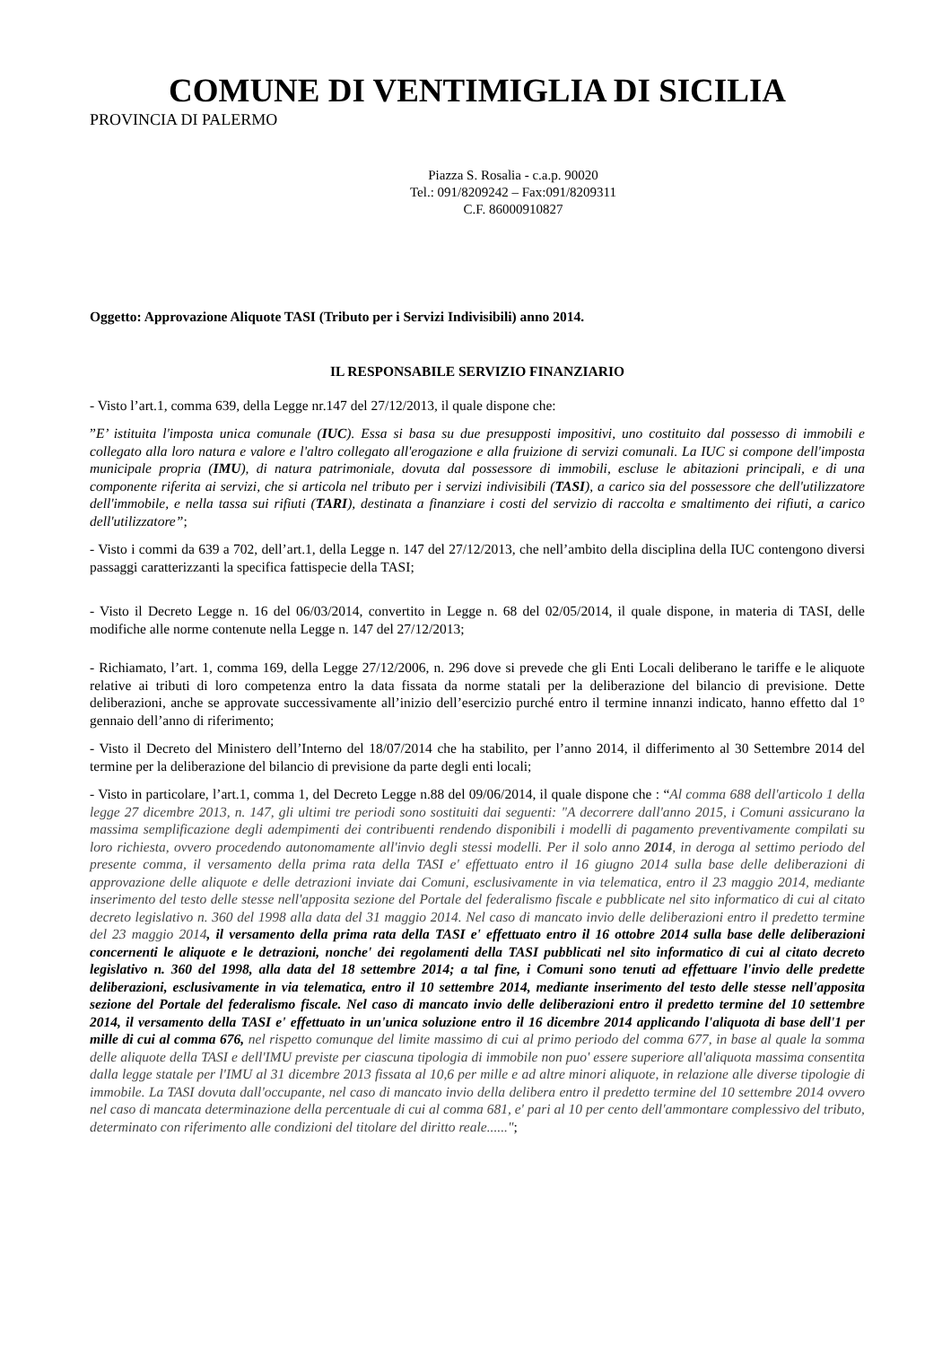COMUNE DI VENTIMIGLIA DI SICILIA
PROVINCIA DI PALERMO
Piazza S. Rosalia - c.a.p. 90020
Tel.: 091/8209242 – Fax:091/8209311
C.F. 86000910827
Oggetto: Approvazione Aliquote TASI (Tributo per i Servizi Indivisibili) anno 2014.
IL RESPONSABILE SERVIZIO FINANZIARIO
- Visto l’art.1, comma 639, della Legge nr.147 del 27/12/2013, il quale dispone che:
”E’ istituita l'imposta unica comunale (IUC). Essa si basa su due presupposti impositivi, uno costituito dal possesso di immobili e collegato alla loro natura e valore e l'altro collegato all'erogazione e alla fruizione di servizi comunali. La IUC si compone dell'imposta municipale propria (IMU), di natura patrimoniale, dovuta dal possessore di immobili, escluse le abitazioni principali, e di una componente riferita ai servizi, che si articola nel tributo per i servizi indivisibili (TASI), a carico sia del possessore che dell'utilizzatore dell'immobile, e nella tassa sui rifiuti (TARI), destinata a finanziare i costi del servizio di raccolta e smaltimento dei rifiuti, a carico dell'utilizzatore”;
- Visto i commi da 639 a 702, dell’art.1, della Legge n. 147 del 27/12/2013, che nell’ambito della disciplina della IUC contengono diversi passaggi caratterizzanti la specifica fattispecie della TASI;
- Visto il Decreto Legge n. 16 del 06/03/2014, convertito in Legge n. 68 del 02/05/2014, il quale dispone, in materia di TASI, delle modifiche alle norme contenute nella Legge n. 147 del 27/12/2013;
- Richiamato, l’art. 1, comma 169, della Legge 27/12/2006, n. 296 dove si prevede che gli Enti Locali deliberano le tariffe e le aliquote relative ai tributi di loro competenza entro la data fissata da norme statali per la deliberazione del bilancio di previsione. Dette deliberazioni, anche se approvate successivamente all’inizio dell’esercizio purché entro il termine innanzi indicato, hanno effetto dal 1° gennaio dell’anno di riferimento;
- Visto il Decreto del Ministero dell’Interno del 18/07/2014 che ha stabilito, per l’anno 2014, il differimento al 30 Settembre 2014 del termine per la deliberazione del bilancio di previsione da parte degli enti locali;
- Visto in particolare, l’art.1, comma 1, del Decreto Legge n.88 del 09/06/2014, il quale dispone che : “Al comma 688 dell'articolo 1 della legge 27 dicembre 2013, n. 147, gli ultimi tre periodi sono sostituiti dai seguenti: "A decorrere dall'anno 2015, i Comuni assicurano la massima semplificazione degli adempimenti dei contribuenti rendendo disponibili i modelli di pagamento preventivamente compilati su loro richiesta, ovvero procedendo autonomamente all'invio degli stessi modelli. Per il solo anno 2014, in deroga al settimo periodo del presente comma, il versamento della prima rata della TASI e' effettuato entro il 16 giugno 2014 sulla base delle deliberazioni di approvazione delle aliquote e delle detrazioni inviate dai Comuni, esclusivamente in via telematica, entro il 23 maggio 2014, mediante inserimento del testo delle stesse nell'apposita sezione del Portale del federalismo fiscale e pubblicate nel sito informatico di cui al citato decreto legislativo n. 360 del 1998 alla data del 31 maggio 2014. Nel caso di mancato invio delle deliberazioni entro il predetto termine del 23 maggio 2014, il versamento della prima rata della TASI e' effettuato entro il 16 ottobre 2014 sulla base delle deliberazioni concernenti le aliquote e le detrazioni, nonche' dei regolamenti della TASI pubblicati nel sito informatico di cui al citato decreto legislativo n. 360 del 1998, alla data del 18 settembre 2014; a tal fine, i Comuni sono tenuti ad effettuare l'invio delle predette deliberazioni, esclusivamente in via telematica, entro il 10 settembre 2014, mediante inserimento del testo delle stesse nell'apposita sezione del Portale del federalismo fiscale. Nel caso di mancato invio delle deliberazioni entro il predetto termine del 10 settembre 2014, il versamento della TASI e' effettuato in un'unica soluzione entro il 16 dicembre 2014 applicando l'aliquota di base dell'1 per mille di cui al comma 676, nel rispetto comunque del limite massimo di cui al primo periodo del comma 677, in base al quale la somma delle aliquote della TASI e dell'IMU previste per ciascuna tipologia di immobile non puo' essere superiore all'aliquota massima consentita dalla legge statale per l'IMU al 31 dicembre 2013 fissata al 10,6 per mille e ad altre minori aliquote, in relazione alle diverse tipologie di immobile. La TASI dovuta dall'occupante, nel caso di mancato invio della delibera entro il predetto termine del 10 settembre 2014 ovvero nel caso di mancata determinazione della percentuale di cui al comma 681, e' pari al 10 per cento dell'ammontare complessivo del tributo, determinato con riferimento alle condizioni del titolare del diritto reale......";